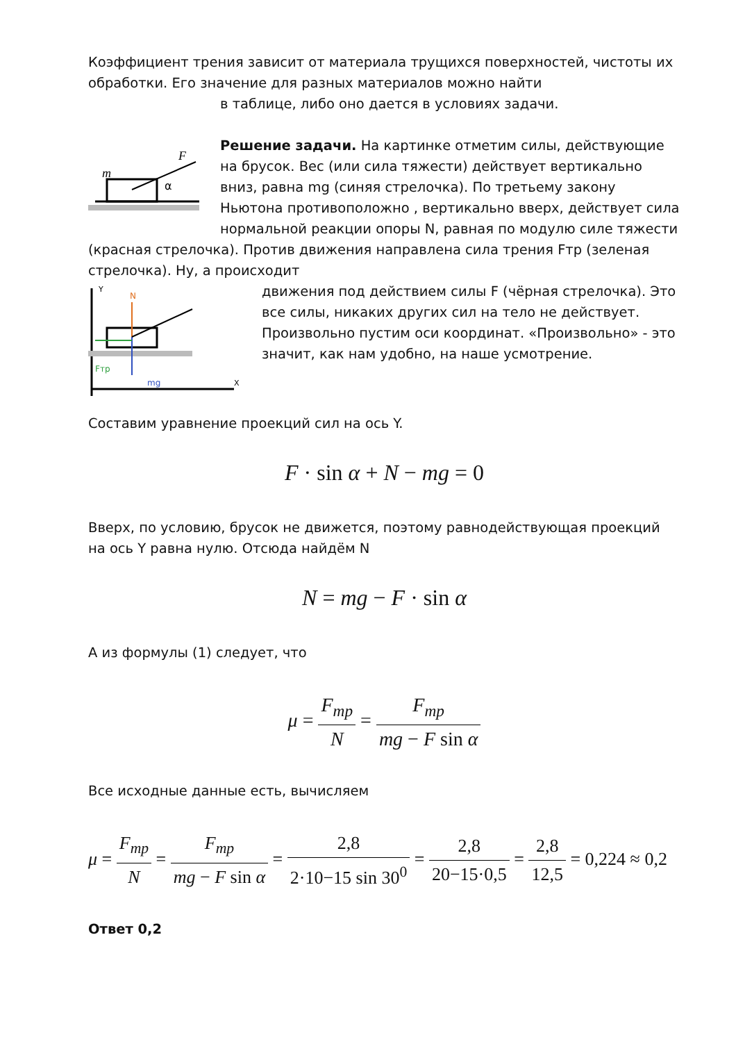Коэффициент трения зависит от материала трущихся поверхностей, чистоты их обработки. Его значение для разных материалов можно найти
в таблице, либо оно дается в условиях задачи.
m
F
α
Решение задачи. На картинке отметим силы, действующие на брусок. Вес (или сила тяжести) действует вертикально вниз, равна mg (синяя стрелочка). По третьему закону Ньютона противоположно , вертикально вверх, действует сила нормальной реакции опоры N, равная по модулю силе тяжести (красная стрелочка). Против движения направлена сила трения Fтр (зеленая стрелочка). Ну, а происходит
Y
N
Fтр
mg
X
движения под действием силы F (чёрная стрелочка). Это все силы, никаких других сил на тело не действует.
Произвольно пустим оси координат. «Произвольно» - это значит, как нам удобно, на наше усмотрение.
Составим уравнение проекций сил на ось Y.
F · sin α + N − mg = 0
Вверх, по условию, брусок не движется, поэтому равнодействующая проекций на ось Y равна нулю. Отсюда найдём N
N = mg − F · sin α
А из формулы (1) следует, что
μ = F<sub>тр</sub> N = F<sub>тр</sub> mg − F sin α
Все исходные данные есть, вычисляем
μ = F<sub>тр</sub> N = F<sub>тр</sub> mg − F sin α = 2,8 2·10−15 sin 30<sup>0</sup> = 2,8 20−15·0,5 = 2,8 12,5 = 0,224 ≈ 0,2
Ответ 0,2